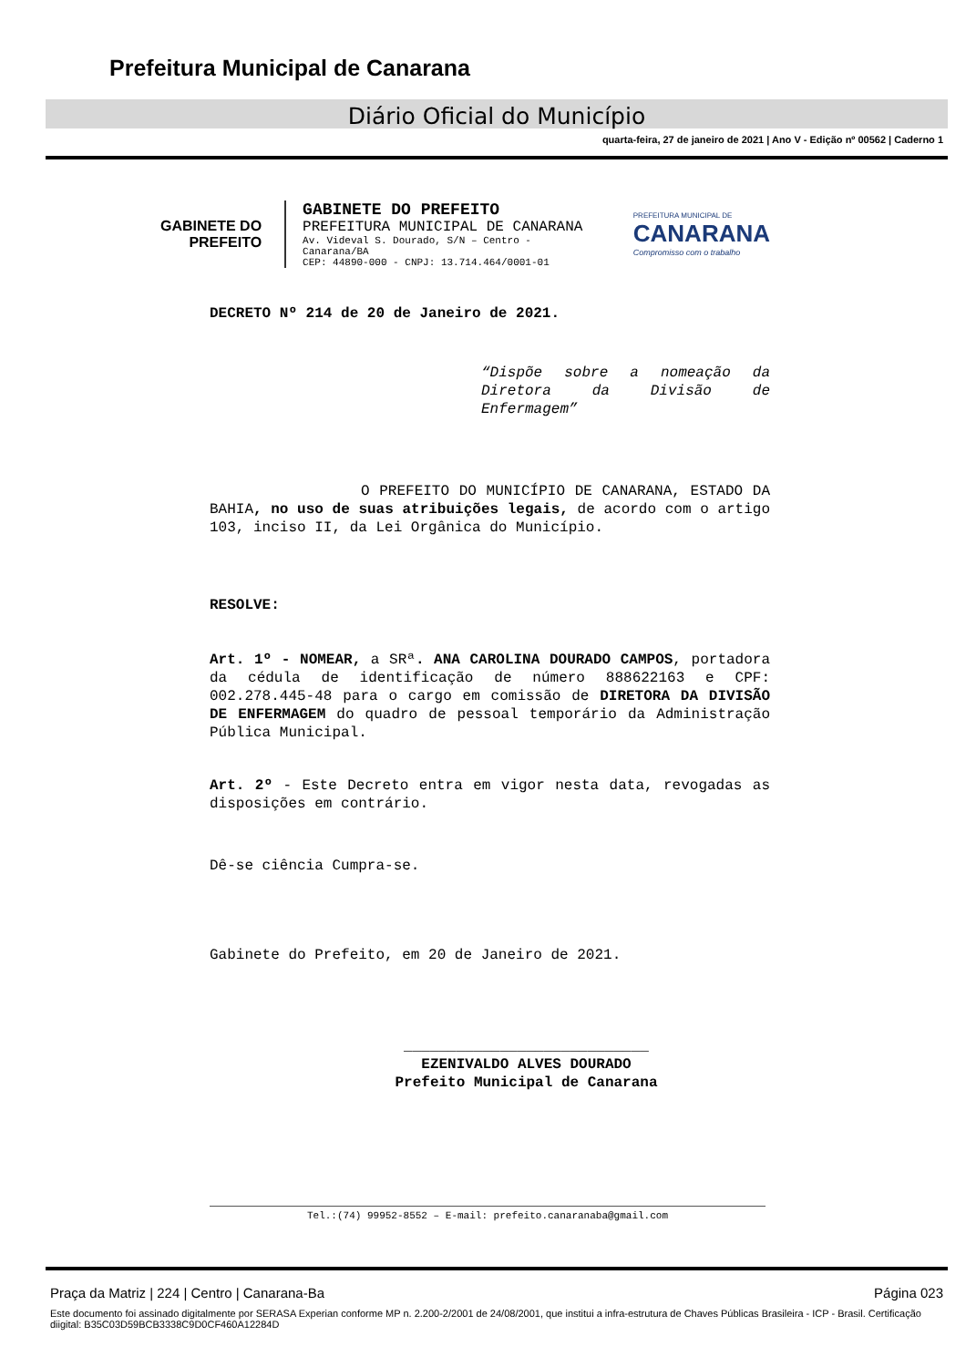Prefeitura Municipal de Canarana
Diário Oficial do Município
quarta-feira, 27 de janeiro de 2021 | Ano V - Edição nº 00562 | Caderno 1
GABINETE DO
PREFEITO
GABINETE DO PREFEITO
PREFEITURA MUNICIPAL DE CANARANA
Av. Videval S. Dourado, S/N – Centro - Canarana/BA
CEP: 44890-000 - CNPJ: 13.714.464/0001-01
PREFEITURA MUNICIPAL DE
CANARANA
Compromisso com o trabalho
DECRETO Nº 214 de 20 de Janeiro de 2021.
“Dispõe sobre a nomeação da Diretora da Divisão de Enfermagem”
O PREFEITO DO MUNICÍPIO DE CANARANA, ESTADO DA BAHIA, no uso de suas atribuições legais, de acordo com o artigo 103, inciso II, da Lei Orgânica do Município.
RESOLVE:
Art. 1º - NOMEAR, a SRª. ANA CAROLINA DOURADO CAMPOS, portadora da cédula de identificação de número 888622163 e CPF: 002.278.445-48 para o cargo em comissão de DIRETORA DA DIVISÃO DE ENFERMAGEM do quadro de pessoal temporário da Administração Pública Municipal.
Art. 2º - Este Decreto entra em vigor nesta data, revogadas as disposições em contrário.
Dê-se ciência Cumpra-se.
Gabinete do Prefeito, em 20 de Janeiro de 2021.
____________________________
EZENIVALDO ALVES DOURADO
Prefeito Municipal de Canarana
Tel.:(74) 99952-8552 – E-mail: prefeito.canaranaba@gmail.com
Praça da Matriz | 224 | Centro | Canarana-Ba Página 023
Este documento foi assinado digitalmente por SERASA Experian conforme MP n. 2.200-2/2001 de 24/08/2001, que institui a infra-estrutura de Chaves Públicas Brasileira - ICP - Brasil. Certificação diigital: B35C03D59BCB3338C9D0CF460A12284D